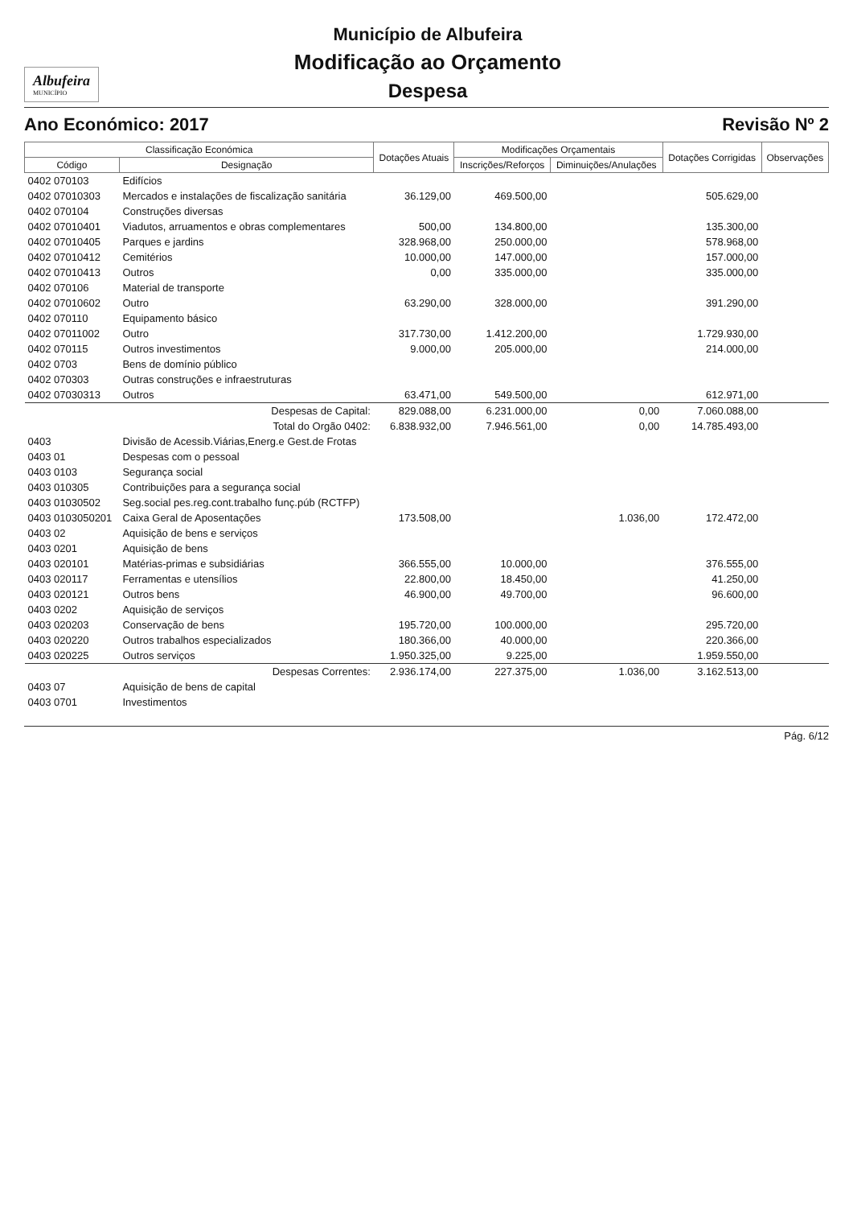Albufeira
MUNICÍPIO
Município de Albufeira
Modificação ao Orçamento
Despesa
Ano Económico: 2017 Revisão Nº 2
| Classificação Económica | | Dotações Atuais | Modificações Orçamentais | | Dotações Corrigidas | Observações |
| --- | --- | --- | --- | --- | --- | --- |
| Código | Designação | | Inscrições/Reforços | Diminuições/Anulações | | |
| 0402 070103 | Edifícios | | | | | |
| 0402 07010303 | Mercados e instalações de fiscalização sanitária | 36.129,00 | 469.500,00 | | 505.629,00 | |
| 0402 070104 | Construções diversas | | | | | |
| 0402 07010401 | Viadutos, arruamentos e obras complementares | 500,00 | 134.800,00 | | 135.300,00 | |
| 0402 07010405 | Parques e jardins | 328.968,00 | 250.000,00 | | 578.968,00 | |
| 0402 07010412 | Cemitérios | 10.000,00 | 147.000,00 | | 157.000,00 | |
| 0402 07010413 | Outros | 0,00 | 335.000,00 | | 335.000,00 | |
| 0402 070106 | Material de transporte | | | | | |
| 0402 07010602 | Outro | 63.290,00 | 328.000,00 | | 391.290,00 | |
| 0402 070110 | Equipamento básico | | | | | |
| 0402 07011002 | Outro | 317.730,00 | 1.412.200,00 | | 1.729.930,00 | |
| 0402 070115 | Outros investimentos | 9.000,00 | 205.000,00 | | 214.000,00 | |
| 0402 0703 | Bens de domínio público | | | | | |
| 0402 070303 | Outras construções e infraestruturas | | | | | |
| 0402 07030313 | Outros | 63.471,00 | 549.500,00 | | 612.971,00 | |
| | Despesas de Capital: | 829.088,00 | 6.231.000,00 | 0,00 | 7.060.088,00 | |
| | Total do Orgão 0402: | 6.838.932,00 | 7.946.561,00 | 0,00 | 14.785.493,00 | |
| 0403 | Divisão de Acessib.Viárias,Energ.e Gest.de Frotas | | | | | |
| 0403 01 | Despesas com o pessoal | | | | | |
| 0403 0103 | Segurança social | | | | | |
| 0403 010305 | Contribuições para a segurança social | | | | | |
| 0403 01030502 | Seg.social pes.reg.cont.trabalho funç.púb (RCTFP) | | | | | |
| 0403 0103050201 | Caixa Geral de Aposentações | 173.508,00 | | 1.036,00 | 172.472,00 | |
| 0403 02 | Aquisição de bens e serviços | | | | | |
| 0403 0201 | Aquisição de bens | | | | | |
| 0403 020101 | Matérias-primas e subsidiárias | 366.555,00 | 10.000,00 | | 376.555,00 | |
| 0403 020117 | Ferramentas e utensílios | 22.800,00 | 18.450,00 | | 41.250,00 | |
| 0403 020121 | Outros bens | 46.900,00 | 49.700,00 | | 96.600,00 | |
| 0403 0202 | Aquisição de serviços | | | | | |
| 0403 020203 | Conservação de bens | 195.720,00 | 100.000,00 | | 295.720,00 | |
| 0403 020220 | Outros trabalhos especializados | 180.366,00 | 40.000,00 | | 220.366,00 | |
| 0403 020225 | Outros serviços | 1.950.325,00 | 9.225,00 | | 1.959.550,00 | |
| | Despesas Correntes: | 2.936.174,00 | 227.375,00 | 1.036,00 | 3.162.513,00 | |
| 0403 07 | Aquisição de bens de capital | | | | | |
| 0403 0701 | Investimentos | | | | | |
Pág. 6/12